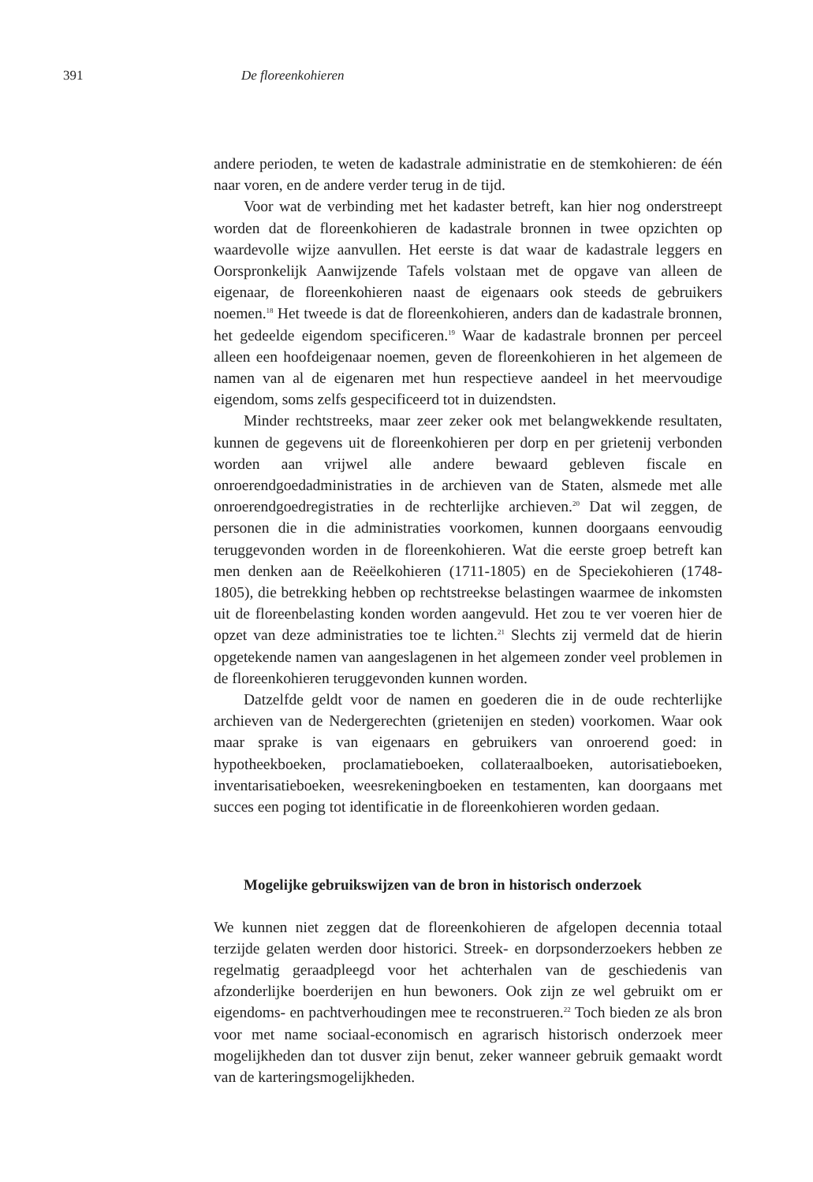391 De floreenkohieren
andere perioden, te weten de kadastrale administratie en de stemkohieren: de één naar voren, en de andere verder terug in de tijd.
Voor wat de verbinding met het kadaster betreft, kan hier nog onderstreept worden dat de floreenkohieren de kadastrale bronnen in twee opzichten op waardevolle wijze aanvullen. Het eerste is dat waar de kadastrale leggers en Oorspronkelijk Aanwijzende Tafels volstaan met de opgave van alleen de eigenaar, de floreenkohieren naast de eigenaars ook steeds de gebruikers noemen.<sup>18</sup> Het tweede is dat de floreenkohieren, anders dan de kadastrale bronnen, het gedeelde eigendom specificeren.<sup>19</sup> Waar de kadastrale bronnen per perceel alleen een hoofdeigenaar noemen, geven de floreenkohieren in het algemeen de namen van al de eigenaren met hun respectieve aandeel in het meervoudige eigendom, soms zelfs gespecificeerd tot in duizendsten.
Minder rechtstreeks, maar zeer zeker ook met belangwekkende resultaten, kunnen de gegevens uit de floreenkohieren per dorp en per grietenij verbonden worden aan vrijwel alle andere bewaard gebleven fiscale en onroerendgoedadministraties in de archieven van de Staten, alsmede met alle onroerendgoedregistraties in de rechterlijke archieven.<sup>20</sup> Dat wil zeggen, de personen die in die administraties voorkomen, kunnen doorgaans eenvoudig teruggevonden worden in de floreenkohieren. Wat die eerste groep betreft kan men denken aan de Reëelkohieren (1711-1805) en de Speciekohieren (1748-1805), die betrekking hebben op rechtstreekse belastingen waarmee de inkomsten uit de floreenbelasting konden worden aangevuld. Het zou te ver voeren hier de opzet van deze administraties toe te lichten.<sup>21</sup> Slechts zij vermeld dat de hierin opgetekende namen van aangeslagenen in het algemeen zonder veel problemen in de floreenkohieren teruggevonden kunnen worden.
Datzelfde geldt voor de namen en goederen die in de oude rechterlijke archieven van de Nedergerechten (grietenijen en steden) voorkomen. Waar ook maar sprake is van eigenaars en gebruikers van onroerend goed: in hypotheekboeken, proclamatieboeken, collateraalboeken, autorisatieboeken, inventarisatieboeken, weesrekeningboeken en testamenten, kan doorgaans met succes een poging tot identificatie in de floreenkohieren worden gedaan.
Mogelijke gebruikswijzen van de bron in historisch onderzoek
We kunnen niet zeggen dat de floreenkohieren de afgelopen decennia totaal terzijde gelaten werden door historici. Streek- en dorpsonderzoekers hebben ze regelmatig geraadpleegd voor het achterhalen van de geschiedenis van afzonderlijke boerderijen en hun bewoners. Ook zijn ze wel gebruikt om er eigendoms- en pachtverhoudingen mee te reconstrueren.<sup>22</sup> Toch bieden ze als bron voor met name sociaal-economisch en agrarisch historisch onderzoek meer mogelijkheden dan tot dusver zijn benut, zeker wanneer gebruik gemaakt wordt van de karteringsmogelijkheden.